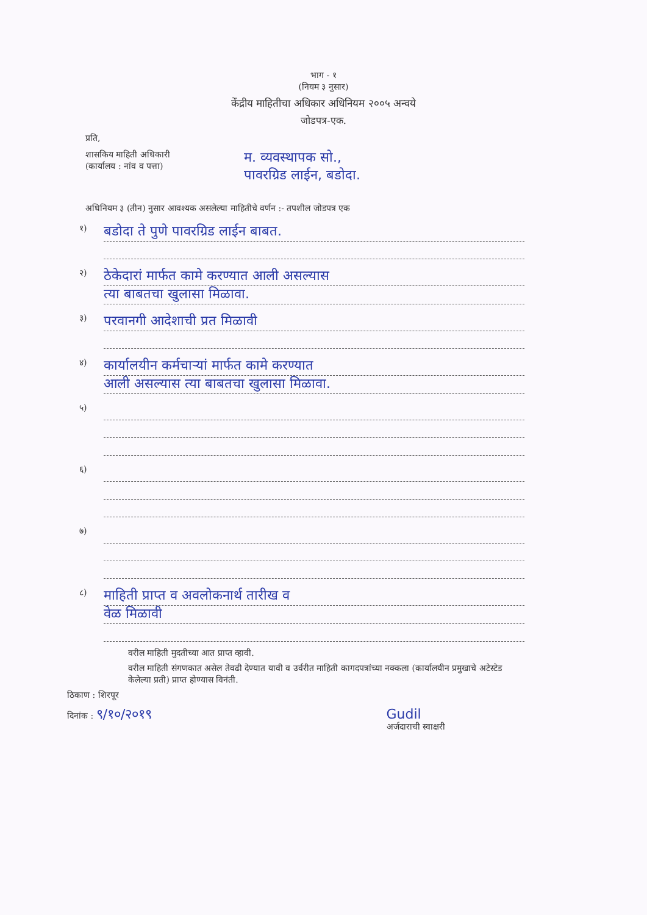भाग - १
(नियम ३ नुसार)
केंद्रीय माहितीचा अधिकार अधिनियम २००५ अन्वये
जोडपत्र-एक.
प्रति,
शासकिय माहिती अधिकारी
(कार्यालय : नांव व पत्ता)
म. व्यवस्थापक सो.,
पावरग्रिड लाईन, बडोदा.
अधिनियम ३ (तीन) नुसार आवश्यक असलेल्या माहितीचे वर्णन :- तपशील जोडपत्र एक
१)
बडोदा ते पुणे पावरग्रिड लाईन बाबत.
२)
ठेकेदारां मार्फत कामे करण्यात आली असल्यास
त्या बाबतचा खुलासा मिळावा.
३)
परवानगी आदेशाची प्रत मिळावी
४)
कार्यालयीन कर्मचाऱ्यां मार्फत कामे करण्यात
आली असल्यास त्या बाबतचा खुलासा मिळावा.
५)
६)
७)
८)
माहिती प्राप्त व अवलोकनार्थ तारीख व
वेळ मिळावी
वरील माहिती मुदतीच्या आत प्राप्त व्हावी.
वरील माहिती संगणकात असेल तेवढी देण्यात यावी व उर्वरीत माहिती कागदपत्रांच्या नक्कला (कार्यालयीन प्रमुखाचे अटेस्टेड केलेल्या प्रती) प्राप्त होण्यास विनंती.
ठिकाण : शिरपूर
दिनांक : ९/१०/२०१९ Gudil
अर्जदाराची स्वाक्षरी